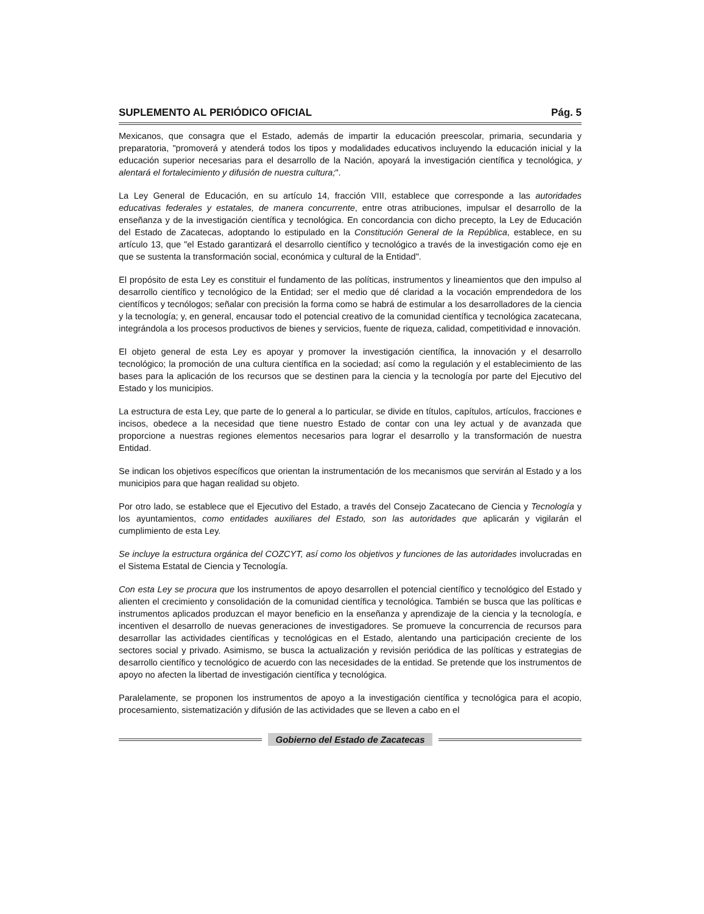SUPLEMENTO AL PERIÓDICO OFICIAL Pág. 5
Mexicanos, que consagra que el Estado, además de impartir la educación preescolar, primaria, secundaria y preparatoria, "promoverá y atenderá todos los tipos y modalidades educativos incluyendo la educación inicial y la educación superior necesarias para el desarrollo de la Nación, apoyará la investigación científica y tecnológica, y alentará el fortalecimiento y difusión de nuestra cultura;".
La Ley General de Educación, en su artículo 14, fracción VIII, establece que corresponde a las autoridades educativas federales y estatales, de manera concurrente, entre otras atribuciones, impulsar el desarrollo de la enseñanza y de la investigación científica y tecnológica. En concordancia con dicho precepto, la Ley de Educación del Estado de Zacatecas, adoptando lo estipulado en la Constitución General de la República, establece, en su artículo 13, que "el Estado garantizará el desarrollo científico y tecnológico a través de la investigación como eje en que se sustenta la transformación social, económica y cultural de la Entidad".
El propósito de esta Ley es constituir el fundamento de las políticas, instrumentos y lineamientos que den impulso al desarrollo científico y tecnológico de la Entidad; ser el medio que dé claridad a la vocación emprendedora de los científicos y tecnólogos; señalar con precisión la forma como se habrá de estimular a los desarrolladores de la ciencia y la tecnología; y, en general, encausar todo el potencial creativo de la comunidad científica y tecnológica zacatecana, integrándola a los procesos productivos de bienes y servicios, fuente de riqueza, calidad, competitividad e innovación.
El objeto general de esta Ley es apoyar y promover la investigación científica, la innovación y el desarrollo tecnológico; la promoción de una cultura científica en la sociedad; así como la regulación y el establecimiento de las bases para la aplicación de los recursos que se destinen para la ciencia y la tecnología por parte del Ejecutivo del Estado y los municipios.
La estructura de esta Ley, que parte de lo general a lo particular, se divide en títulos, capítulos, artículos, fracciones e incisos, obedece a la necesidad que tiene nuestro Estado de contar con una ley actual y de avanzada que proporcione a nuestras regiones elementos necesarios para lograr el desarrollo y la transformación de nuestra Entidad.
Se indican los objetivos específicos que orientan la instrumentación de los mecanismos que servirán al Estado y a los municipios para que hagan realidad su objeto.
Por otro lado, se establece que el Ejecutivo del Estado, a través del Consejo Zacatecano de Ciencia y Tecnología y los ayuntamientos, como entidades auxiliares del Estado, son las autoridades que aplicarán y vigilarán el cumplimiento de esta Ley.
Se incluye la estructura orgánica del COZCYT, así como los objetivos y funciones de las autoridades involucradas en el Sistema Estatal de Ciencia y Tecnología.
Con esta Ley se procura que los instrumentos de apoyo desarrollen el potencial científico y tecnológico del Estado y alienten el crecimiento y consolidación de la comunidad científica y tecnológica. También se busca que las políticas e instrumentos aplicados produzcan el mayor beneficio en la enseñanza y aprendizaje de la ciencia y la tecnología, e incentiven el desarrollo de nuevas generaciones de investigadores. Se promueve la concurrencia de recursos para desarrollar las actividades científicas y tecnológicas en el Estado, alentando una participación creciente de los sectores social y privado. Asimismo, se busca la actualización y revisión periódica de las políticas y estrategias de desarrollo científico y tecnológico de acuerdo con las necesidades de la entidad. Se pretende que los instrumentos de apoyo no afecten la libertad de investigación científica y tecnológica.
Paralelamente, se proponen los instrumentos de apoyo a la investigación científica y tecnológica para el acopio, procesamiento, sistematización y difusión de las actividades que se lleven a cabo en el
Gobierno del Estado de Zacatecas